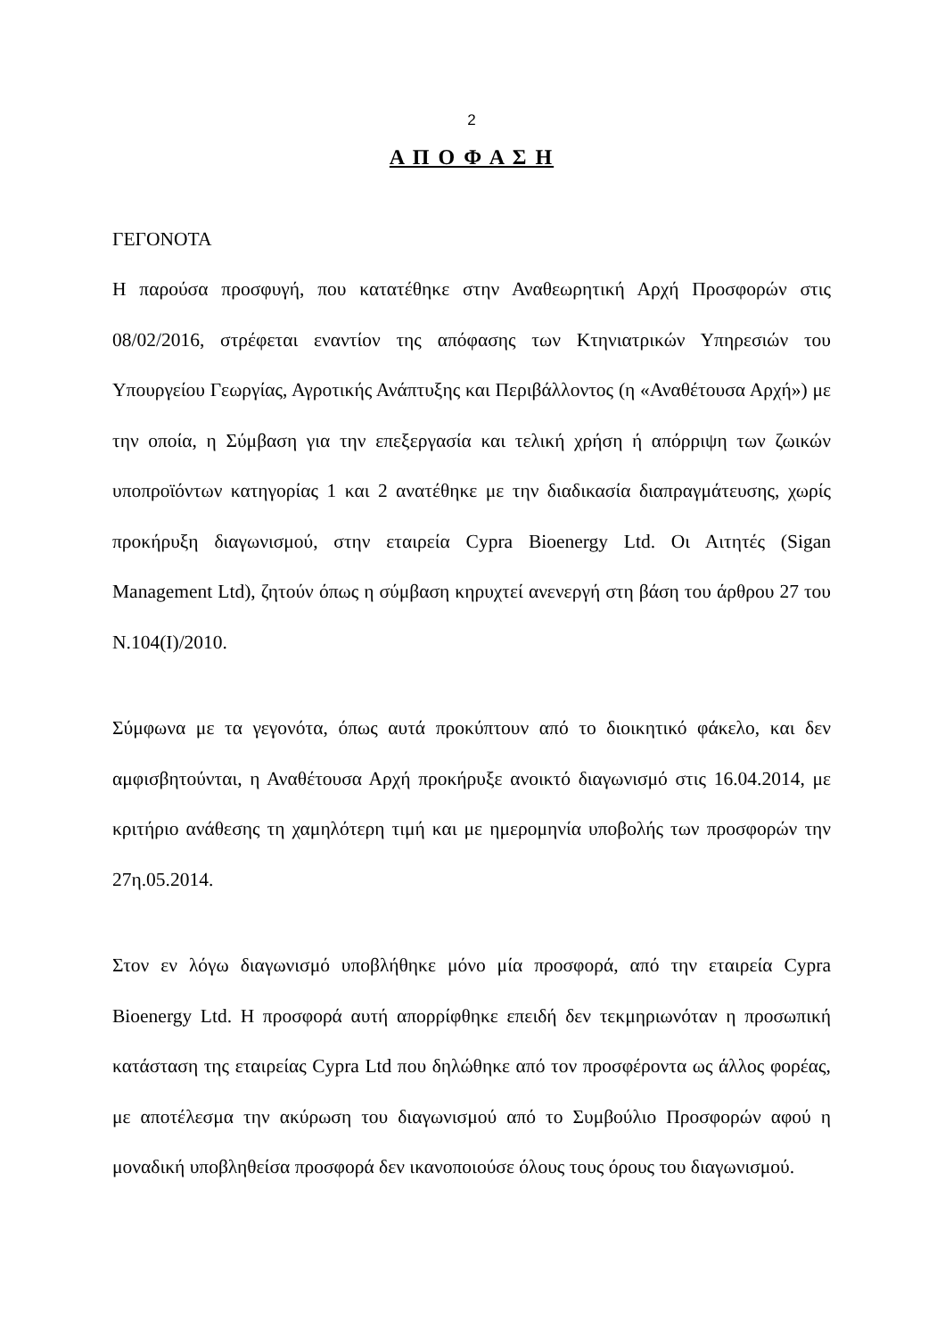2
Α Π Ο Φ Α Σ Η
ΓΕΓΟΝΟΤΑ
Η παρούσα προσφυγή, που κατατέθηκε στην Αναθεωρητική Αρχή Προσφορών στις 08/02/2016, στρέφεται εναντίον της απόφασης των Κτηνιατρικών Υπηρεσιών του Υπουργείου Γεωργίας, Αγροτικής Ανάπτυξης και Περιβάλλοντος (η «Αναθέτουσα Αρχή») με την οποία, η Σύμβαση για την επεξεργασία και τελική χρήση ή απόρριψη των ζωικών υποπροϊόντων κατηγορίας 1 και 2 ανατέθηκε με την διαδικασία διαπραγμάτευσης, χωρίς προκήρυξη διαγωνισμού, στην εταιρεία Cypra Bioenergy Ltd. Οι Αιτητές (Sigan Management Ltd), ζητούν όπως η σύμβαση κηρυχτεί ανενεργή στη βάση του άρθρου 27 του Ν.104(Ι)/2010.
Σύμφωνα με τα γεγονότα, όπως αυτά προκύπτουν από το διοικητικό φάκελο, και δεν αμφισβητούνται, η Αναθέτουσα Αρχή προκήρυξε ανοικτό διαγωνισμό στις 16.04.2014, με κριτήριο ανάθεσης τη χαμηλότερη τιμή και με ημερομηνία υποβολής των προσφορών την 27η.05.2014.
Στον εν λόγω διαγωνισμό υποβλήθηκε μόνο μία προσφορά, από την εταιρεία Cypra Bioenergy Ltd. Η προσφορά αυτή απορρίφθηκε επειδή δεν τεκμηριωνόταν η προσωπική κατάσταση της εταιρείας Cypra Ltd που δηλώθηκε από τον προσφέροντα ως άλλος φορέας, με αποτέλεσμα την ακύρωση του διαγωνισμού από το Συμβούλιο Προσφορών αφού η μοναδική υποβληθείσα προσφορά δεν ικανοποιούσε όλους τους όρους του διαγωνισμού.